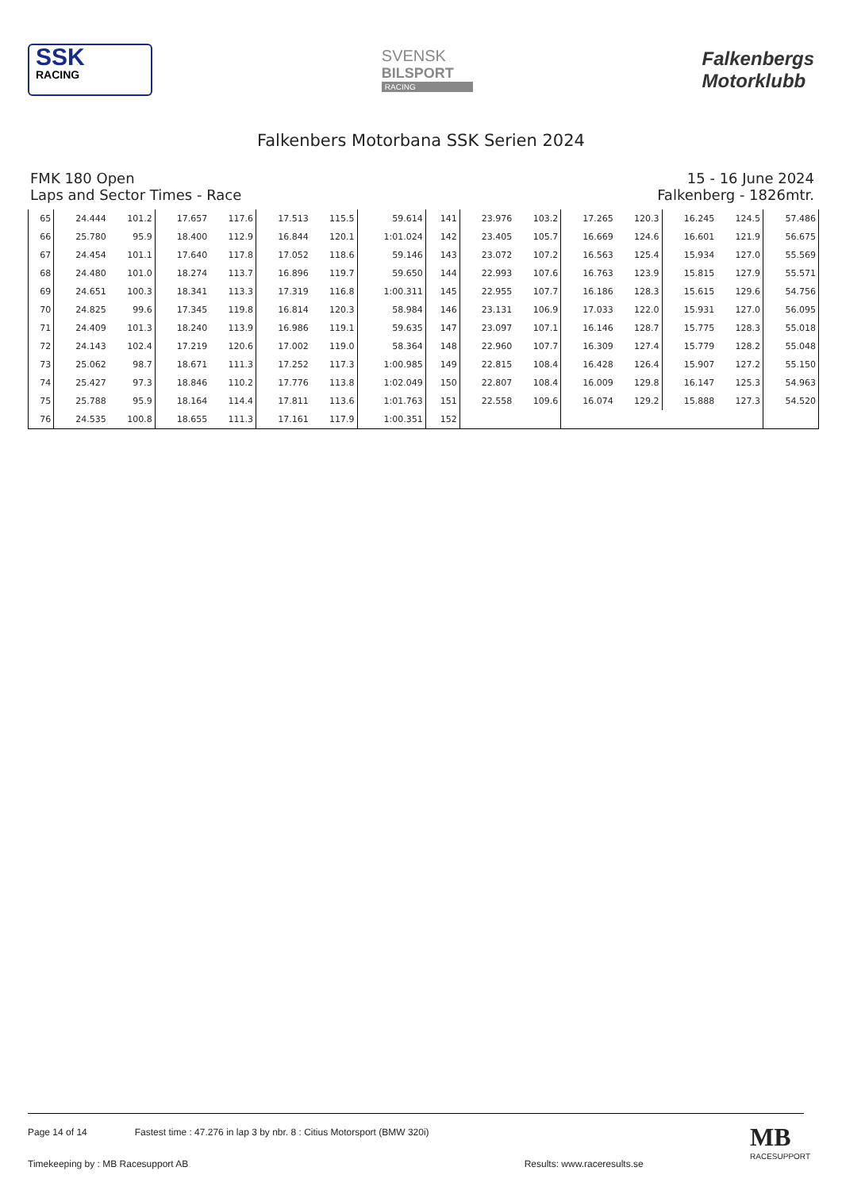SSK
RACING
SVENSK
BILSPORT
RACING
Falkenbergs
Motorklubb
Falkenbers Motorbana SSK Serien 2024
FMK 180 Open
Laps and Sector Times - Race
15 - 16 June 2024
Falkenberg - 1826mtr.
| 65 | 24.444 | 101.2 | 17.657 | 117.6 | 17.513 | 115.5 | 59.614 | 141 | 23.976 | 103.2 | 17.265 | 120.3 | 16.245 | 124.5 | 57.486 |
| 66 | 25.780 | 95.9 | 18.400 | 112.9 | 16.844 | 120.1 | 1:01.024 | 142 | 23.405 | 105.7 | 16.669 | 124.6 | 16.601 | 121.9 | 56.675 |
| 67 | 24.454 | 101.1 | 17.640 | 117.8 | 17.052 | 118.6 | 59.146 | 143 | 23.072 | 107.2 | 16.563 | 125.4 | 15.934 | 127.0 | 55.569 |
| 68 | 24.480 | 101.0 | 18.274 | 113.7 | 16.896 | 119.7 | 59.650 | 144 | 22.993 | 107.6 | 16.763 | 123.9 | 15.815 | 127.9 | 55.571 |
| 69 | 24.651 | 100.3 | 18.341 | 113.3 | 17.319 | 116.8 | 1:00.311 | 145 | 22.955 | 107.7 | 16.186 | 128.3 | 15.615 | 129.6 | 54.756 |
| 70 | 24.825 | 99.6 | 17.345 | 119.8 | 16.814 | 120.3 | 58.984 | 146 | 23.131 | 106.9 | 17.033 | 122.0 | 15.931 | 127.0 | 56.095 |
| 71 | 24.409 | 101.3 | 18.240 | 113.9 | 16.986 | 119.1 | 59.635 | 147 | 23.097 | 107.1 | 16.146 | 128.7 | 15.775 | 128.3 | 55.018 |
| 72 | 24.143 | 102.4 | 17.219 | 120.6 | 17.002 | 119.0 | 58.364 | 148 | 22.960 | 107.7 | 16.309 | 127.4 | 15.779 | 128.2 | 55.048 |
| 73 | 25.062 | 98.7 | 18.671 | 111.3 | 17.252 | 117.3 | 1:00.985 | 149 | 22.815 | 108.4 | 16.428 | 126.4 | 15.907 | 127.2 | 55.150 |
| 74 | 25.427 | 97.3 | 18.846 | 110.2 | 17.776 | 113.8 | 1:02.049 | 150 | 22.807 | 108.4 | 16.009 | 129.8 | 16.147 | 125.3 | 54.963 |
| 75 | 25.788 | 95.9 | 18.164 | 114.4 | 17.811 | 113.6 | 1:01.763 | 151 | 22.558 | 109.6 | 16.074 | 129.2 | 15.888 | 127.3 | 54.520 |
| 76 | 24.535 | 100.8 | 18.655 | 111.3 | 17.161 | 117.9 | 1:00.351 | 152 | | | | | | | |
Page 14 of 14 Fastest time : 47.276 in lap 3 by nbr. 8 : Citius Motorsport (BMW 320i)
Timekeeping by : MB Racesupport AB Results: www.raceresults.se
MB
RACESUPPORT